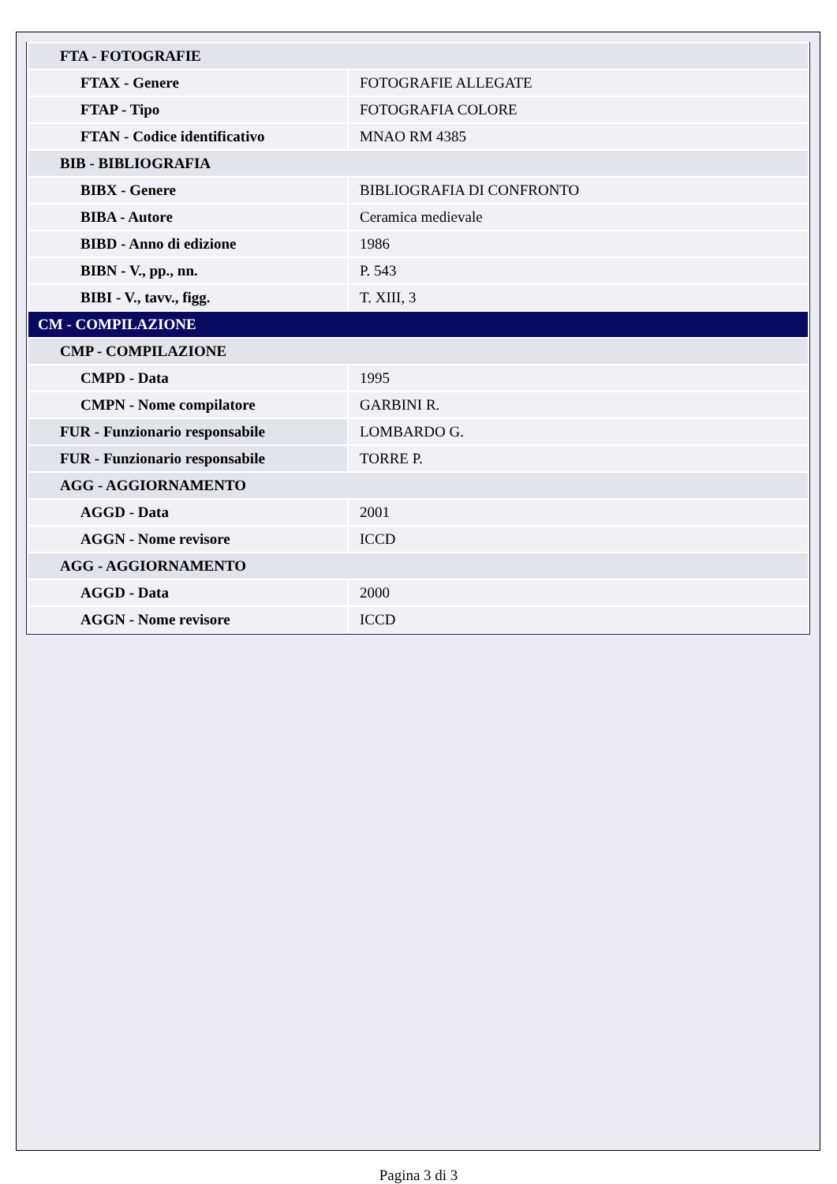| FTA - FOTOGRAFIE | |
| FTAX - Genere | FOTOGRAFIE ALLEGATE |
| FTAP - Tipo | FOTOGRAFIA COLORE |
| FTAN - Codice identificativo | MNAO RM 4385 |
| BIB - BIBLIOGRAFIA | |
| BIBX - Genere | BIBLIOGRAFIA DI CONFRONTO |
| BIBA - Autore | Ceramica medievale |
| BIBD - Anno di edizione | 1986 |
| BIBN - V., pp., nn. | P. 543 |
| BIBI - V., tavv., figg. | T. XIII, 3 |
| CM - COMPILAZIONE | |
| CMP - COMPILAZIONE | |
| CMPD - Data | 1995 |
| CMPN - Nome compilatore | GARBINI R. |
| FUR - Funzionario responsabile | LOMBARDO G. |
| FUR - Funzionario responsabile | TORRE P. |
| AGG - AGGIORNAMENTO | |
| AGGD - Data | 2001 |
| AGGN - Nome revisore | ICCD |
| AGG - AGGIORNAMENTO | |
| AGGD - Data | 2000 |
| AGGN - Nome revisore | ICCD |
Pagina 3 di 3